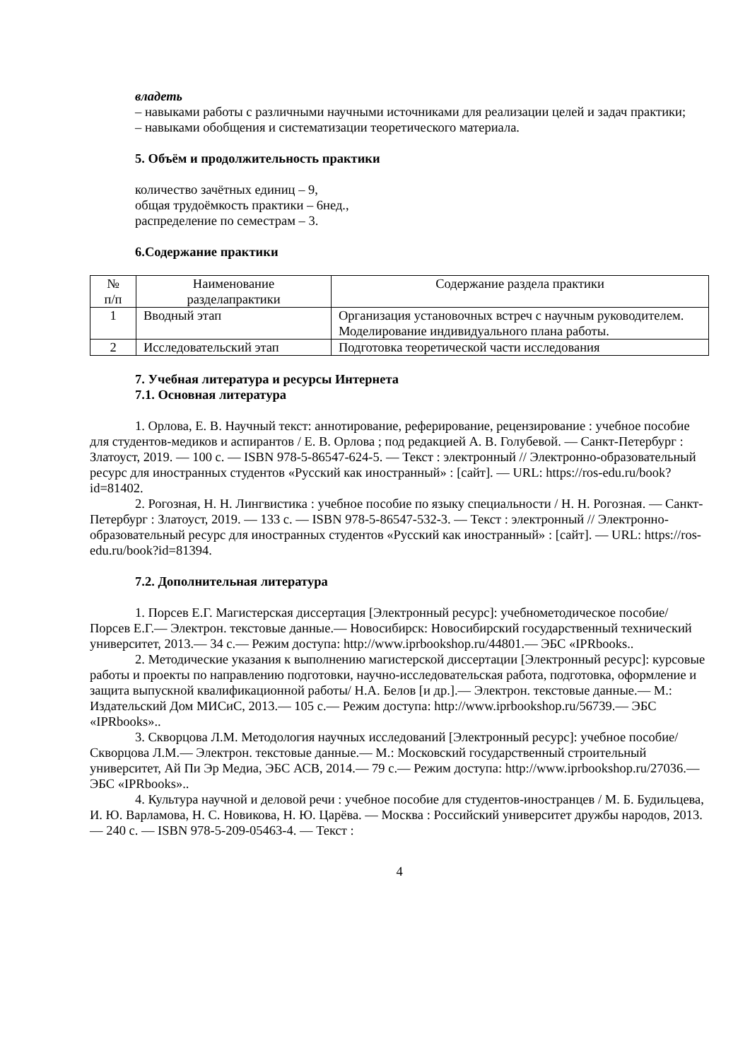владеть
– навыками работы с различными научными источниками для реализации целей и задач практики;
– навыками обобщения и систематизации теоретического материала.
5. Объём и продолжительность практики
количество зачётных единиц – 9,
общая трудоёмкость практики – 6нед.,
распределение по семестрам – 3.
6.Содержание практики
| № п/п | Наименование разделапрактики | Содержание раздела практики |
| 1 | Вводный этап | Организация установочных встреч с научным руководителем. Моделирование индивидуального плана работы. |
| 2 | Исследовательский этап | Подготовка теоретической части исследования |
7. Учебная литература и ресурсы Интернета
7.1. Основная литература
1. Орлова, Е. В. Научный текст: аннотирование, реферирование, рецензирование : учебное пособие для студентов-медиков и аспирантов / Е. В. Орлова ; под редакцией А. В. Голубевой. — Санкт-Петербург : Златоуст, 2019. — 100 с. — ISBN 978-5-86547-624-5. — Текст : электронный // Электронно-образовательный ресурс для иностранных студентов «Русский как иностранный» : [сайт]. — URL: https://ros-edu.ru/book?id=81402.
2. Рогозная, Н. Н. Лингвистика : учебное пособие по языку специальности / Н. Н. Рогозная. — Санкт-Петербург : Златоуст, 2019. — 133 с. — ISBN 978-5-86547-532-3. — Текст : электронный // Электронно-образовательный ресурс для иностранных студентов «Русский как иностранный» : [сайт]. — URL: https://ros-edu.ru/book?id=81394.
7.2. Дополнительная литература
1. Порсев Е.Г. Магистерская диссертация [Электронный ресурс]: учебнометодическое пособие/ Порсев Е.Г.— Электрон. текстовые данные.— Новосибирск: Новосибирский государственный технический университет, 2013.— 34 c.— Режим доступа: http://www.iprbookshop.ru/44801.— ЭБС «IPRbooks..
2. Методические указания к выполнению магистерской диссертации [Электронный ресурс]: курсовые работы и проекты по направлению подготовки, научно-исследовательская работа, подготовка, оформление и защита выпускной квалификационной работы/ Н.А. Белов [и др.].— Электрон. текстовые данные.— М.: Издательский Дом МИСиС, 2013.— 105 c.— Режим доступа: http://www.iprbookshop.ru/56739.— ЭБС «IPRbooks»..
3. Скворцова Л.М. Методология научных исследований [Электронный ресурс]: учебное пособие/ Скворцова Л.М.— Электрон. текстовые данные.— М.: Московский государственный строительный университет, Ай Пи Эр Медиа, ЭБС АСВ, 2014.— 79 c.— Режим доступа: http://www.iprbookshop.ru/27036.— ЭБС «IPRbooks»..
4. Культура научной и деловой речи : учебное пособие для студентов-иностранцев / М. Б. Будильцева, И. Ю. Варламова, Н. С. Новикова, Н. Ю. Царёва. — Москва : Российский университет дружбы народов, 2013. — 240 с. — ISBN 978-5-209-05463-4. — Текст :
4